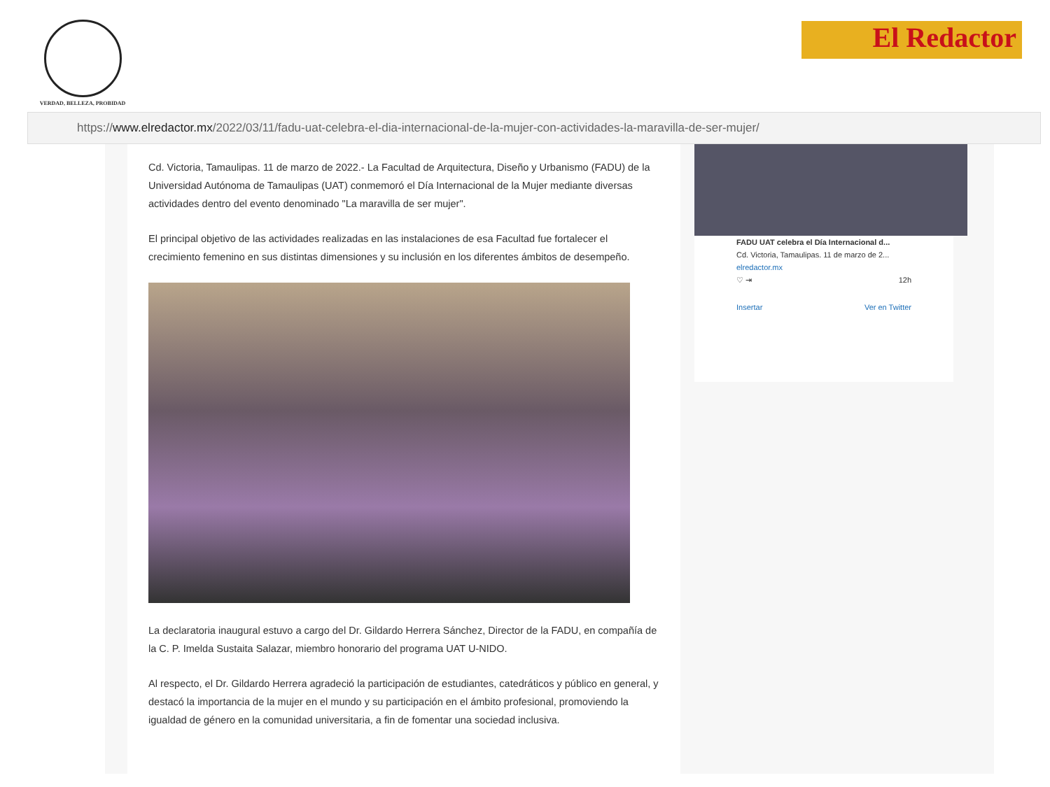VERDAD, BELLEZA, PROBIDAD
El Redactor
https:// www.elredactor.mx /2022/03/11/fadu-uat-celebra-el-dia-internacional-de-la-mujer-con-actividades-la-maravilla-de-ser-mujer/
Cd. Victoria, Tamaulipas. 11 de marzo de 2022.- La Facultad de Arquitectura, Diseño y Urbanismo (FADU) de la Universidad Autónoma de Tamaulipas (UAT) conmemoró el Día Internacional de la Mujer mediante diversas actividades dentro del evento denominado "La maravilla de ser mujer".
El principal objetivo de las actividades realizadas en las instalaciones de esa Facultad fue fortalecer el crecimiento femenino en sus distintas dimensiones y su inclusión en los diferentes ámbitos de desempeño.
La declaratoria inaugural estuvo a cargo del Dr. Gildardo Herrera Sánchez, Director de la FADU, en compañía de la C. P. Imelda Sustaita Salazar, miembro honorario del programa UAT U-NIDO.
Al respecto, el Dr. Gildardo Herrera agradeció la participación de estudiantes, catedráticos y público en general, y destacó la importancia de la mujer en el mundo y su participación en el ámbito profesional, promoviendo la igualdad de género en la comunidad universitaria, a fin de fomentar una sociedad inclusiva.
FADU UAT celebra el Día Internacional d...
Cd. Victoria, Tamaulipas. 11 de marzo de 2...
elredactor.mx
♡ ⇥ 12h
Insertar Ver en Twitter